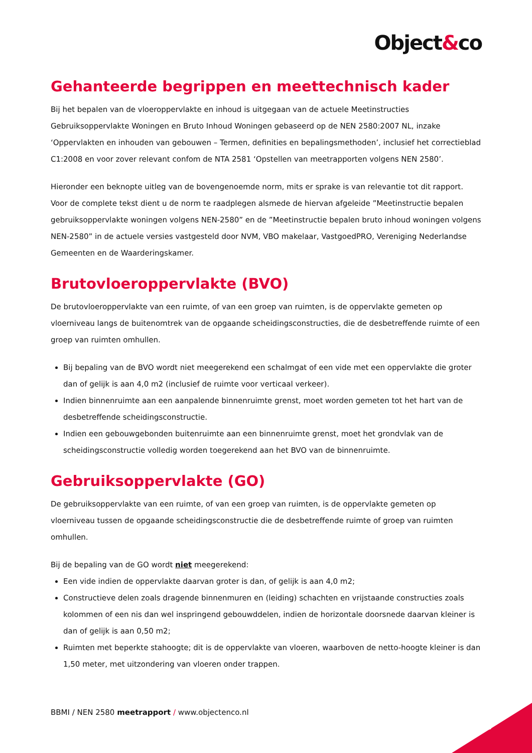Object&co
Gehanteerde begrippen en meettechnisch kader
Bij het bepalen van de vloeroppervlakte en inhoud is uitgegaan van de actuele Meetinstructies Gebruiksoppervlakte Woningen en Bruto Inhoud Woningen gebaseerd op de NEN 2580:2007 NL, inzake ‘Oppervlakten en inhouden van gebouwen – Termen, definities en bepalingsmethoden’, inclusief het correctieblad C1:2008 en voor zover relevant confom de NTA 2581 ‘Opstellen van meetrapporten volgens NEN 2580’.
Hieronder een beknopte uitleg van de bovengenoemde norm, mits er sprake is van relevantie tot dit rapport. Voor de complete tekst dient u de norm te raadplegen alsmede de hiervan afgeleide ”Meetinstructie bepalen gebruiksoppervlakte woningen volgens NEN-2580” en de ”Meetinstructie bepalen bruto inhoud woningen volgens NEN-2580” in de actuele versies vastgesteld door NVM, VBO makelaar, VastgoedPRO, Vereniging Nederlandse Gemeenten en de Waarderingskamer.
Brutovloeroppervlakte (BVO)
De brutovloeroppervlakte van een ruimte, of van een groep van ruimten, is de oppervlakte gemeten op vloerniveau langs de buitenomtrek van de opgaande scheidingsconstructies, die de desbetreffende ruimte of een groep van ruimten omhullen.
Bij bepaling van de BVO wordt niet meegerekend een schalmgat of een vide met een oppervlakte die groter dan of gelijk is aan 4,0 m2 (inclusief de ruimte voor verticaal verkeer).
Indien binnenruimte aan een aanpalende binnenruimte grenst, moet worden gemeten tot het hart van de desbetreffende scheidingsconstructie.
Indien een gebouwgebonden buitenruimte aan een binnenruimte grenst, moet het grondvlak van de scheidingsconstructie volledig worden toegerekend aan het BVO van de binnenruimte.
Gebruiksoppervlakte (GO)
De gebruiksoppervlakte van een ruimte, of van een groep van ruimten, is de oppervlakte gemeten op vloerniveau tussen de opgaande scheidingsconstructie die de desbetreffende ruimte of groep van ruimten omhullen.
Bij de bepaling van de GO wordt niet meegerekend:
Een vide indien de oppervlakte daarvan groter is dan, of gelijk is aan 4,0 m2;
Constructieve delen zoals dragende binnenmuren en (leiding) schachten en vrijstaande constructies zoals kolommen of een nis dan wel inspringend gebouwddelen, indien de horizontale doorsnede daarvan kleiner is dan of gelijk is aan 0,50 m2;
Ruimten met beperkte stahoogte; dit is de oppervlakte van vloeren, waarboven de netto-hoogte kleiner is dan 1,50 meter, met uitzondering van vloeren onder trappen.
BBMI / NEN 2580 meetrapport / www.objectenco.nl
3